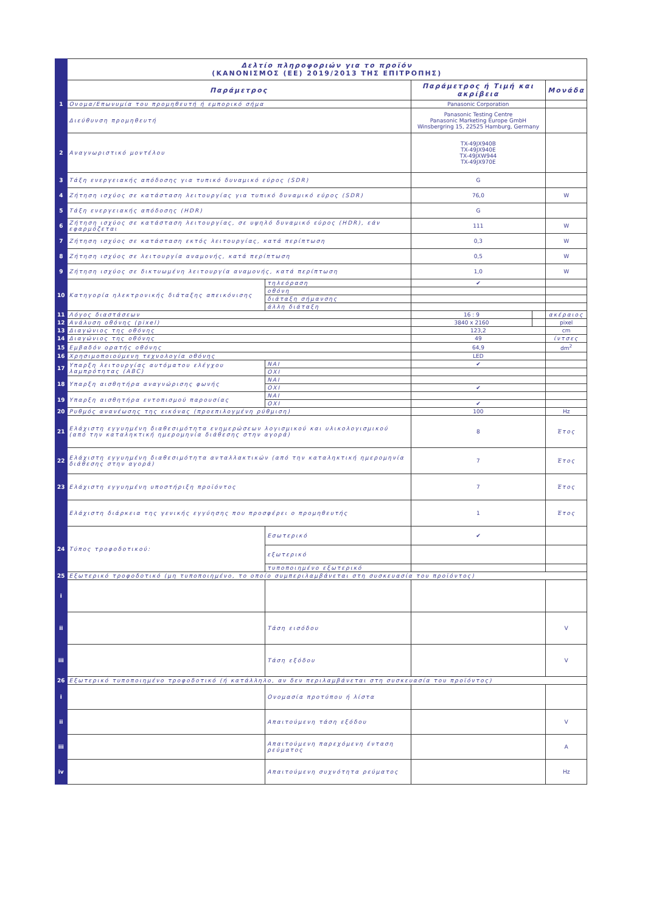| | Δελτίο πληροφοριών για το προϊόν (ΚΑΝΟΝΙΣΜΟΣ (ΕΕ) 2019/2013 ΤΗΣ ΕΠΙΤΡΟΠΗΣ) | | | | |
| | Παράμετρος | | Παράμετρος ή Τιμή και ακρίβεια | | Μονάδα |
| 1 | Ονομα/Επωνυμία του προμηθευτή ή εμπορικό σήμα | | Panasonic Corporation | | |
| | Διεύθυνση προμηθευτή | | Panasonic Testing Centre Panasonic Marketing Europe GmbH Winsbergring 15, 22525 Hamburg, Germany | | |
| 2 | Αναγνωριστικό μοντέλου | | TX-49JX940B TX-49JX940E TX-49JXW944 TX-49JX970E | | |
| 3 | Τάξη ενεργειακής απόδοσης για τυπικό δυναμικό εύρος (SDR) | | G | | |
| 4 | Ζήτηση ισχύος σε κατάσταση λειτουργίας για τυπικό δυναμικό εύρος (SDR) | | 76,0 | | W |
| 5 | Τάξη ενεργειακής απόδοσης (HDR) | | G | | |
| 6 | Ζήτηση ισχύος σε κατάσταση λειτουργίας, σε υψηλό δυναμικό εύρος (HDR), εάν εφαρμόζεται | | 111 | | W |
| 7 | Ζήτηση ισχύος σε κατάσταση εκτός λειτουργίας, κατά περίπτωση | | 0,3 | | W |
| 8 | Ζήτηση ισχύος σε λειτουργία αναμονής, κατά περίπτωση | | 0,5 | | W |
| 9 | Ζήτηση ισχύος σε δικτυωμένη λειτουργία αναμονής, κατά περίπτωση | | 1,0 | | W |
| 10 | Κατηγορία ηλεκτρονικής διάταξης απεικόνισης | τηλεόραση | ✔ | | |
| | | οθόνη | | | |
| | | διάταξη σήμανσης | | | |
| | | άλλη διάταξη | | | |
| 11 | Λόγος διαστάσεων | | 16 : 9 | | ακέραιος |
| 12 | Ανάλυση οθόνης (pixel) | | 3840 x 2160 | | pixel |
| 13 | Διαγώνιος της οθόνης | | 123,2 | | cm |
| 14 | Διαγώνιος της οθόνης | | 49 | | ίντσες |
| 15 | Εμβαδόν ορατής οθόνης | | 64,9 | | dm<sup>2</sup> |
| 16 | Χρησιμοποιούμενη τεχνολογία οθόνης | | LED | | |
| 17 | Υπαρξη λειτουργίας αυτόματου ελέγχου λαμπρότητας (ABC) | ΝΑΙ | ✔ | | |
| | | ΟΧΙ | | | |
| 18 | Υπαρξη αισθητήρα αναγνώρισης φωνής | ΝΑΙ | | | |
| | | ΟΧΙ | ✔ | | |
| 19 | Υπαρξη αισθητήρα εντοπισμού παρουσίας | ΝΑΙ | | | |
| | | ΟΧΙ | ✔ | | |
| 20 | Ρυθμός ανανέωσης της εικόνας (προεπιλογμένη ρύθμιση) | | 100 | | Hz |
| 21 | Ελάχιστη εγγυημένη διαθεσιμότητα ενημερώσεων λογισμικού και υλικολογισμικού (από την καταληκτική ημερομηνία διάθεσης στην αγορά) | | 8 | | Έτος |
| 22 | Ελάχιστη εγγυημένη διαθεσιμότητα ανταλλακτικών (από την καταληκτική ημερομηνία διάθεσης στην αγορά) | | 7 | | Έτος |
| 23 | Ελάχιστη εγγυημένη υποστήριξη προϊόντος | | 7 | | Έτος |
| | Ελάχιστη διάρκεια της γενικής εγγύησης που προσφέρει ο προμηθευτής | | 1 | | Έτος |
| 24 | Τύπος τροφοδοτικού: | Εσωτερικό | ✔ | | |
| | | εξωτερικό | | | |
| | | τυποποιημένο εξωτερικό | | | |
| 25 | Εξωτερικό τροφοδοτικό (μη τυποποιημένο, το οποίο συμπεριλαμβάνεται στη συσκευασία του προϊόντος) | | | | |
| i | | | | | |
| ii | | Τάση εισόδου | | | V |
| iii | | Τάση εξόδου | | | V |
| 26 | Εξωτερικό τυποποιημένο τροφοδοτικό (ή κατάλληλο, αν δεν περιλαμβάνεται στη συσκευασία του προϊόντος) | | | | |
| i | | Ονομασία προτύπου ή λίστα | | | |
| ii | | Απαιτούμενη τάση εξόδου | | | V |
| iii | | Απαιτούμενη παρεχόμενη ένταση ρεύματος | | | A |
| iv | | Απαιτούμενη συχνότητα ρεύματος | | | Hz |